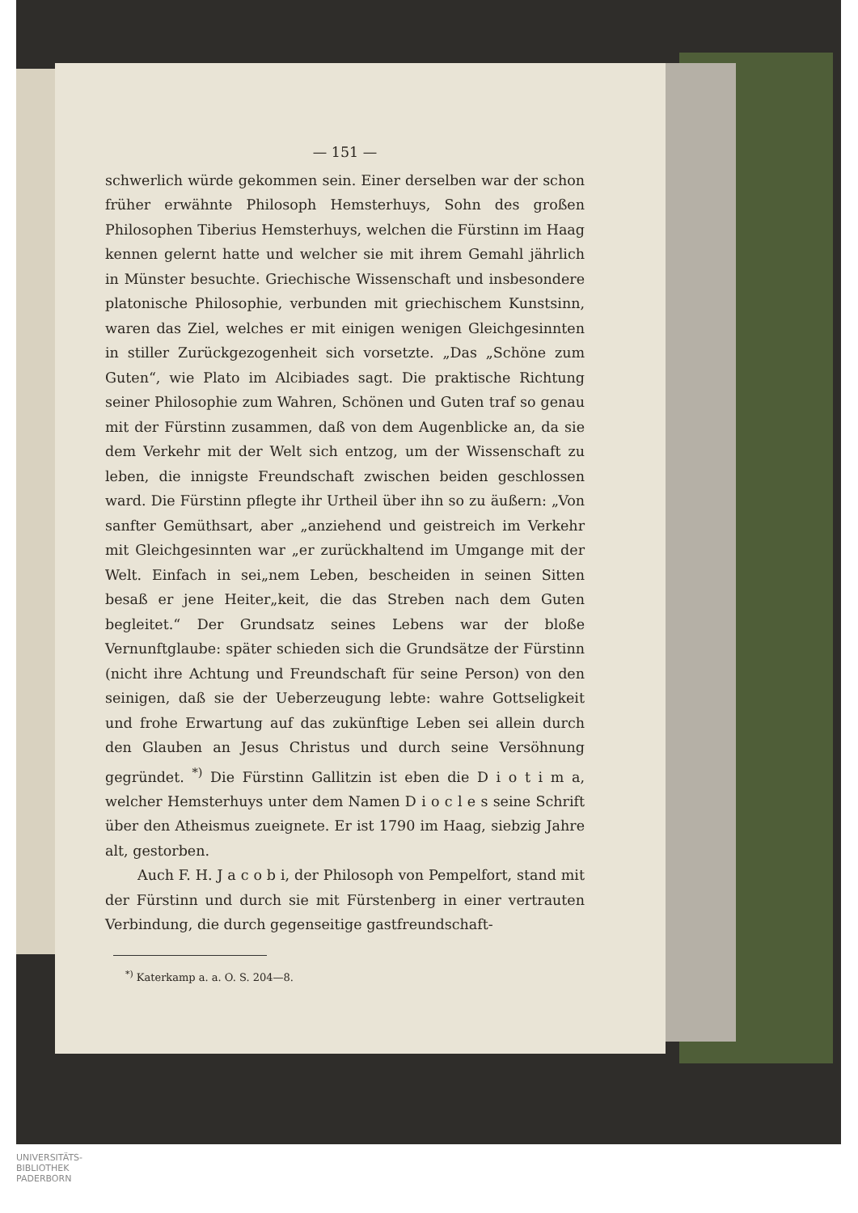— 151 —
schwerlich würde gekommen sein. Einer derselben war der schon früher erwähnte Philosoph Hemsterhuys, Sohn des großen Philosophen Tiberius Hemsterhuys, welchen die Fürstinn im Haag kennen gelernt hatte und welcher sie mit ihrem Gemahl jährlich in Münster besuchte. Griechische Wissenschaft und insbesondere platonische Philosophie, verbunden mit griechischem Kunstsinn, waren das Ziel, welches er mit einigen wenigen Gleichgesinnten in stiller Zurückgezogenheit sich vorsetzte. „Das „Schöne zum Guten“, wie Plato im Alcibiades sagt. Die praktische Richtung seiner Philosophie zum Wahren, Schönen und Guten traf so genau mit der Fürstinn zusammen, daß von dem Augenblicke an, da sie dem Verkehr mit der Welt sich entzog, um der Wissenschaft zu leben, die innigste Freundschaft zwischen beiden geschlossen ward. Die Fürstinn pflegte ihr Urtheil über ihn so zu äußern: „Von sanfter Gemüthsart, aber „anziehend und geistreich im Verkehr mit Gleichgesinnten war „er zurückhaltend im Umgange mit der Welt. Einfach in sei„nem Leben, bescheiden in seinen Sitten besaß er jene Heiter„keit, die das Streben nach dem Guten begleitet.“ Der Grundsatz seines Lebens war der bloße Vernunftglaube: später schieden sich die Grundsätze der Fürstinn (nicht ihre Achtung und Freundschaft für seine Person) von den seinigen, daß sie der Ueberzeugung lebte: wahre Gottseligkeit und frohe Erwartung auf das zukünftige Leben sei allein durch den Glauben an Jesus Christus und durch seine Versöhnung gegründet. <sup>*)</sup> Die Fürstinn Gallitzin ist eben die D i o t i m a, welcher Hemsterhuys unter dem Namen D i o c l e s seine Schrift über den Atheismus zueignete. Er ist 1790 im Haag, siebzig Jahre alt, gestorben.
Auch F. H. J a c o b i, der Philosoph von Pempelfort, stand mit der Fürstinn und durch sie mit Fürstenberg in einer vertrauten Verbindung, die durch gegenseitige gastfreundschaft-
<sup>*)</sup> Katerkamp a. a. O. S. 204—8.
UNIVERSITÄTS-
BIBLIOTHEK
PADERBORN